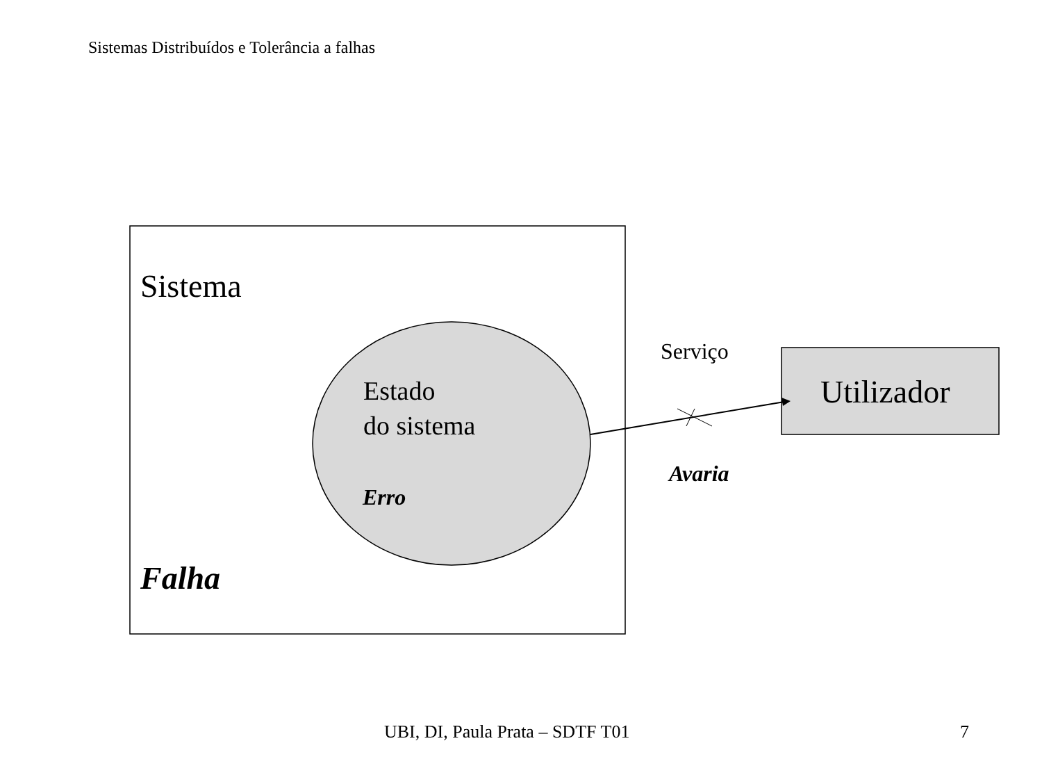Sistemas Distribuídos e Tolerância a falhas
Sistema
Estado
do sistema
Erro
Falha
Serviço
Utilizador
Avaria
UBI, DI, Paula Prata – SDTF T01 7